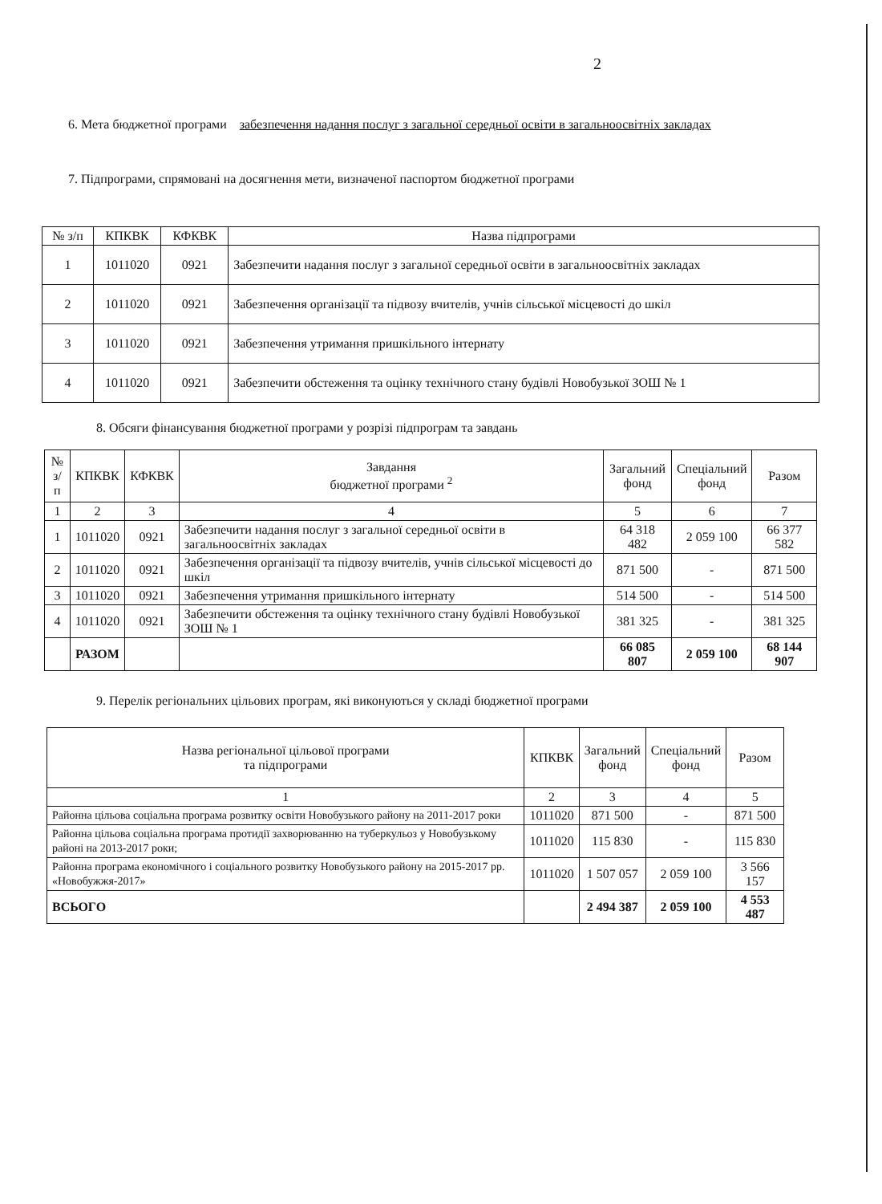2
6. Мета бюджетної програми забезпечення надання послуг з загальної середньої освіти в загальноосвітніх закладах
7. Підпрограми, спрямовані на досягнення мети, визначеної паспортом бюджетної програми
| № з/п | КПКВК | КФКВК | Назва підпрограми |
| --- | --- | --- | --- |
| 1 | 1011020 | 0921 | Забезпечити надання послуг з загальної середньої освіти в загальноосвітніх закладах |
| 2 | 1011020 | 0921 | Забезпечення організації та підвозу вчителів, учнів сільської місцевості до шкіл |
| 3 | 1011020 | 0921 | Забезпечення утримання пришкільного інтернату |
| 4 | 1011020 | 0921 | Забезпечити обстеження та оцінку технічного стану будівлі Новобузької ЗОШ № 1 |
8. Обсяги фінансування бюджетної програми у розрізі підпрограм та завдань
| № з/п | КПКВК | КФКВК | Завдання бюджетної програми <sup>2</sup> | Загальний фонд | Спеціальний фонд | Разом |
| --- | --- | --- | --- | --- | --- | --- |
| 1 | 2 | 3 | 4 | 5 | 6 | 7 |
| 1 | 1011020 | 0921 | Забезпечити надання послуг з загальної середньої освіти в загальноосвітніх закладах | 64 318 482 | 2 059 100 | 66 377 582 |
| 2 | 1011020 | 0921 | Забезпечення організації та підвозу вчителів, учнів сільської місцевості до шкіл | 871 500 | - | 871 500 |
| 3 | 1011020 | 0921 | Забезпечення утримання пришкільного інтернату | 514 500 | - | 514 500 |
| 4 | 1011020 | 0921 | Забезпечити обстеження та оцінку технічного стану будівлі Новобузької ЗОШ № 1 | 381 325 | - | 381 325 |
| | РАЗОМ | | | 66 085 807 | 2 059 100 | 68 144 907 |
9. Перелік регіональних цільових програм, які виконуються у складі бюджетної програми
| Назва регіональної цільової програми та підпрограми | КПКВК | Загальний фонд | Спеціальний фонд | Разом |
| --- | --- | --- | --- | --- |
| 1 | 2 | 3 | 4 | 5 |
| Районна цільова соціальна програма розвитку освіти Новобузького району на 2011-2017 роки | 1011020 | 871 500 | - | 871 500 |
| Районна цільова соціальна програма протидії захворюванню на туберкульоз у Новобузькому районі на 2013-2017 роки; | 1011020 | 115 830 | - | 115 830 |
| Районна програма економічного і соціального розвитку Новобузького району на 2015-2017 рр. «Новобужжя-2017» | 1011020 | 1 507 057 | 2 059 100 | 3 566 157 |
| ВСЬОГО | | 2 494 387 | 2 059 100 | 4 553 487 |